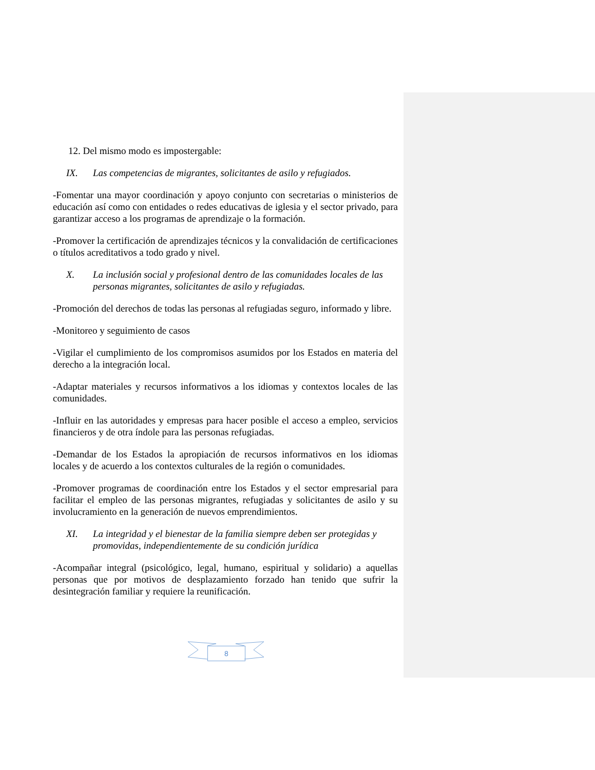12. Del mismo modo es impostergable:
IX. Las competencias de migrantes, solicitantes de asilo y refugiados.
-Fomentar una mayor coordinación y apoyo conjunto con secretarias o ministerios de educación así como con entidades o redes educativas de iglesia y el sector privado, para garantizar acceso a los programas de aprendizaje o la formación.
-Promover la certificación de aprendizajes técnicos y la convalidación de certificaciones o títulos acreditativos a todo grado y nivel.
X. La inclusión social y profesional dentro de las comunidades locales de las personas migrantes, solicitantes de asilo y refugiadas.
-Promoción del derechos de todas las personas al refugiadas seguro, informado y libre.
-Monitoreo y seguimiento de casos
-Vigilar el cumplimiento de los compromisos asumidos por los Estados en materia del derecho a la integración local.
-Adaptar materiales y recursos informativos a los idiomas y contextos locales de las comunidades.
-Influir en las autoridades y empresas para hacer posible el acceso a empleo, servicios financieros y de otra índole para las personas refugiadas.
-Demandar de los Estados la apropiación de recursos informativos en los idiomas locales y de acuerdo a los contextos culturales de la región o comunidades.
-Promover programas de coordinación entre los Estados y el sector empresarial para facilitar el empleo de las personas migrantes, refugiadas y solicitantes de asilo y su involucramiento en la generación de nuevos emprendimientos.
XI. La integridad y el bienestar de la familia siempre deben ser protegidas y promovidas, independientemente de su condición jurídica
-Acompañar integral (psicológico, legal, humano, espiritual y solidario) a aquellas personas que por motivos de desplazamiento forzado han tenido que sufrir la desintegración familiar y requiere la reunificación.
8